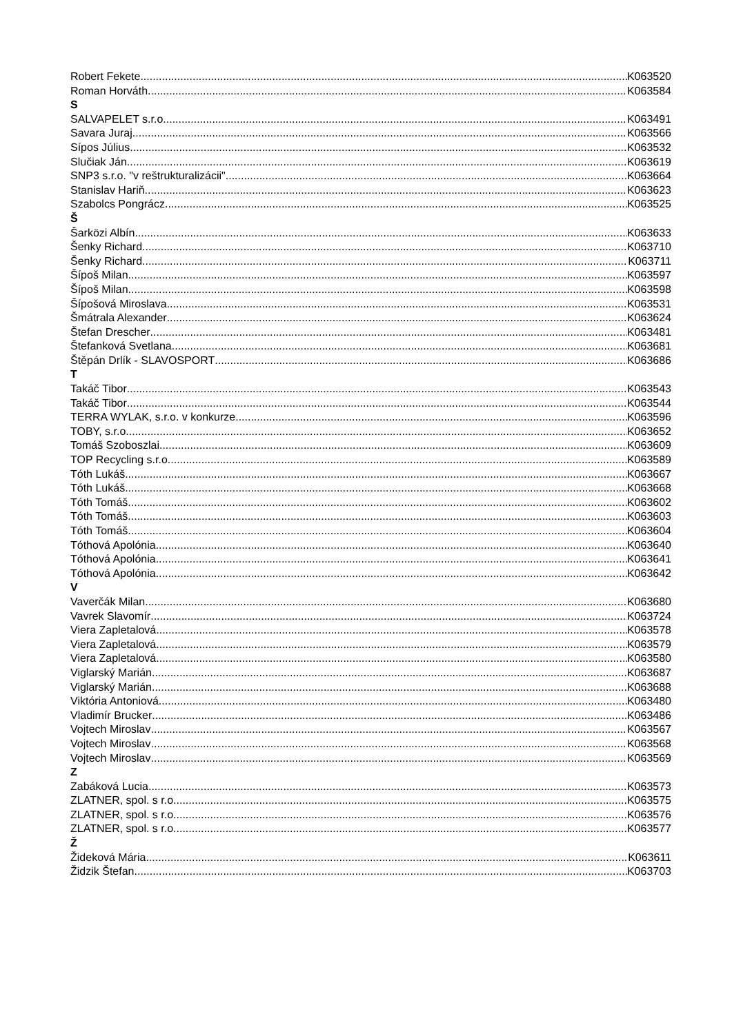Robert Fekete K063520
Roman Horváth K063584
S
SALVAPELET s.r.o. K063491
Savara Juraj K063566
Sípos Július K063532
Slučiak Ján K063619
SNP3 s.r.o. "v reštrukturalizácii" K063664
Stanislav Hariň K063623
Szabolcs Pongrácz K063525
Š
Šarközi Albín K063633
Šenky Richard K063710
Šenky Richard K063711
Šípoš Milan K063597
Šípoš Milan K063598
Šípošová Miroslava K063531
Šmátrala Alexander K063624
Štefan Drescher K063481
Štefanková Svetlana K063681
Štěpán Drlík - SLAVOSPORT K063686
T
Takáč Tibor K063543
Takáč Tibor K063544
TERRA WYLAK, s.r.o. v konkurze K063596
TOBY, s.r.o. K063652
Tomáš Szoboszlai K063609
TOP Recycling s.r.o. K063589
Tóth Lukáš K063667
Tóth Lukáš K063668
Tóth Tomáš K063602
Tóth Tomáš K063603
Tóth Tomáš K063604
Tóthová Apolónia K063640
Tóthová Apolónia K063641
Tóthová Apolónia K063642
V
Vaverčák Milan K063680
Vavrek Slavomír K063724
Viera Zapletalová K063578
Viera Zapletalová K063579
Viera Zapletalová K063580
Viglarský Marián K063687
Viglarský Marián K063688
Viktória Antoniová K063480
Vladimír Brucker K063486
Vojtech Miroslav K063567
Vojtech Miroslav K063568
Vojtech Miroslav K063569
Z
Zabáková Lucia K063573
ZLATNER, spol. s r.o. K063575
ZLATNER, spol. s r.o. K063576
ZLATNER, spol. s r.o. K063577
Ž
Žideková Mária K063611
Židzik Štefan K063703